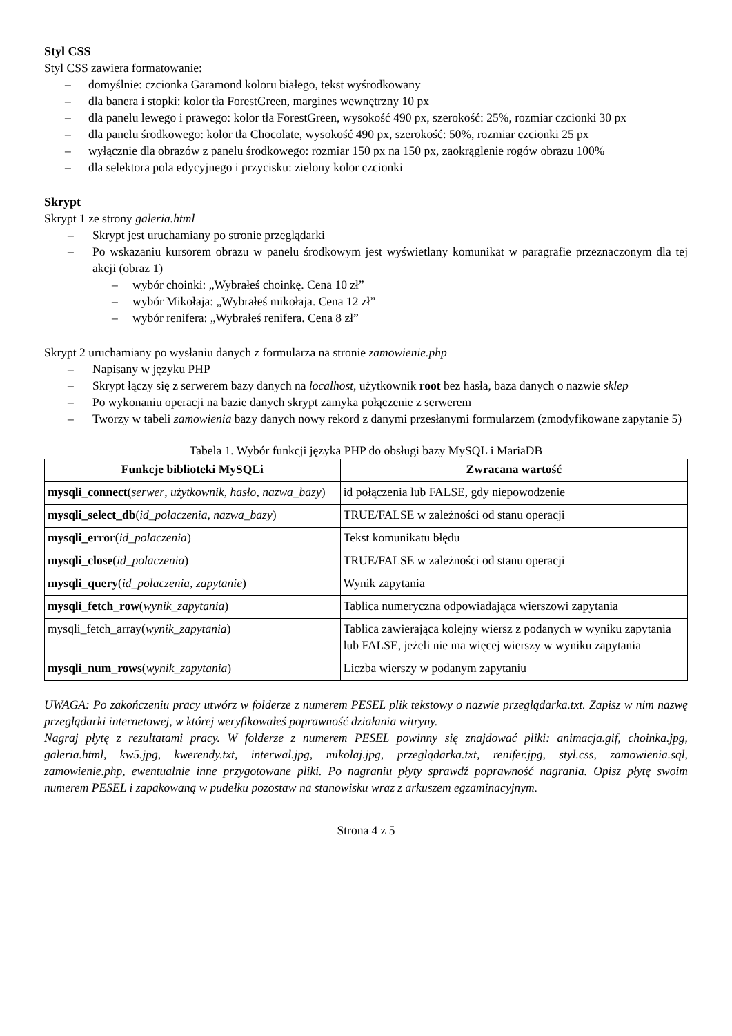Styl CSS
Styl CSS zawiera formatowanie:
– domyślnie: czcionka Garamond koloru białego, tekst wyśrodkowany
– dla banera i stopki: kolor tła ForestGreen, margines wewnętrzny 10 px
– dla panelu lewego i prawego: kolor tła ForestGreen, wysokość 490 px, szerokość: 25%, rozmiar czcionki 30 px
– dla panelu środkowego: kolor tła Chocolate, wysokość 490 px, szerokość: 50%, rozmiar czcionki 25 px
– wyłącznie dla obrazów z panelu środkowego: rozmiar 150 px na 150 px, zaokrąglenie rogów obrazu 100%
– dla selektora pola edycyjnego i przycisku: zielony kolor czcionki
Skrypt
Skrypt 1 ze strony galeria.html
– Skrypt jest uruchamiany po stronie przeglądarki
– Po wskazaniu kursorem obrazu w panelu środkowym jest wyświetlany komunikat w paragrafie przeznaczonym dla tej akcji (obraz 1)
– wybór choinki: „Wybrałeś choinkę. Cena 10 zł”
– wybór Mikołaja: „Wybrałeś mikołaja. Cena 12 zł”
– wybór renifera: „Wybrałeś renifera. Cena 8 zł”
Skrypt 2 uruchamiany po wysłaniu danych z formularza na stronie zamowienie.php
– Napisany w języku PHP
– Skrypt łączy się z serwerem bazy danych na localhost, użytkownik root bez hasła, baza danych o nazwie sklep
– Po wykonaniu operacji na bazie danych skrypt zamyka połączenie z serwerem
– Tworzy w tabeli zamowienia bazy danych nowy rekord z danymi przesłanymi formularzem (zmodyfikowane zapytanie 5)
Tabela 1. Wybór funkcji języka PHP do obsługi bazy MySQL i MariaDB
| Funkcje biblioteki MySQLi | Zwracana wartość |
| --- | --- |
| mysqli_connect ( serwer , użytkownik , hasło , nazwa_bazy ) | id połączenia lub FALSE, gdy niepowodzenie |
| mysqli_select_db ( id_polaczenia , nazwa_bazy ) | TRUE/FALSE w zależności od stanu operacji |
| mysqli_error ( id_polaczenia ) | Tekst komunikatu błędu |
| mysqli_close ( id_polaczenia ) | TRUE/FALSE w zależności od stanu operacji |
| mysqli_query ( id_polaczenia , zapytanie ) | Wynik zapytania |
| mysqli_fetch_row ( wynik_zapytania ) | Tablica numeryczna odpowiadająca wierszowi zapytania |
| mysqli_fetch_array( wynik_zapytania ) | Tablica zawierająca kolejny wiersz z podanych w wyniku zapytania lub FALSE, jeżeli nie ma więcej wierszy w wyniku zapytania |
| mysqli_num_rows ( wynik_zapytania ) | Liczba wierszy w podanym zapytaniu |
UWAGA: Po zakończeniu pracy utwórz w folderze z numerem PESEL plik tekstowy o nazwie przeglądarka.txt. Zapisz w nim nazwę przeglądarki internetowej, w której weryfikowałeś poprawność działania witryny.
Nagraj płytę z rezultatami pracy. W folderze z numerem PESEL powinny się znajdować pliki: animacja.gif, choinka.jpg, galeria.html, kw5.jpg, kwerendy.txt, interwal.jpg, mikolaj.jpg, przeglądarka.txt, renifer.jpg, styl.css, zamowienia.sql, zamowienie.php, ewentualnie inne przygotowane pliki. Po nagraniu płyty sprawdź poprawność nagrania. Opisz płytę swoim numerem PESEL i zapakowaną w pudełku pozostaw na stanowisku wraz z arkuszem egzaminacyjnym.
Strona 4 z 5